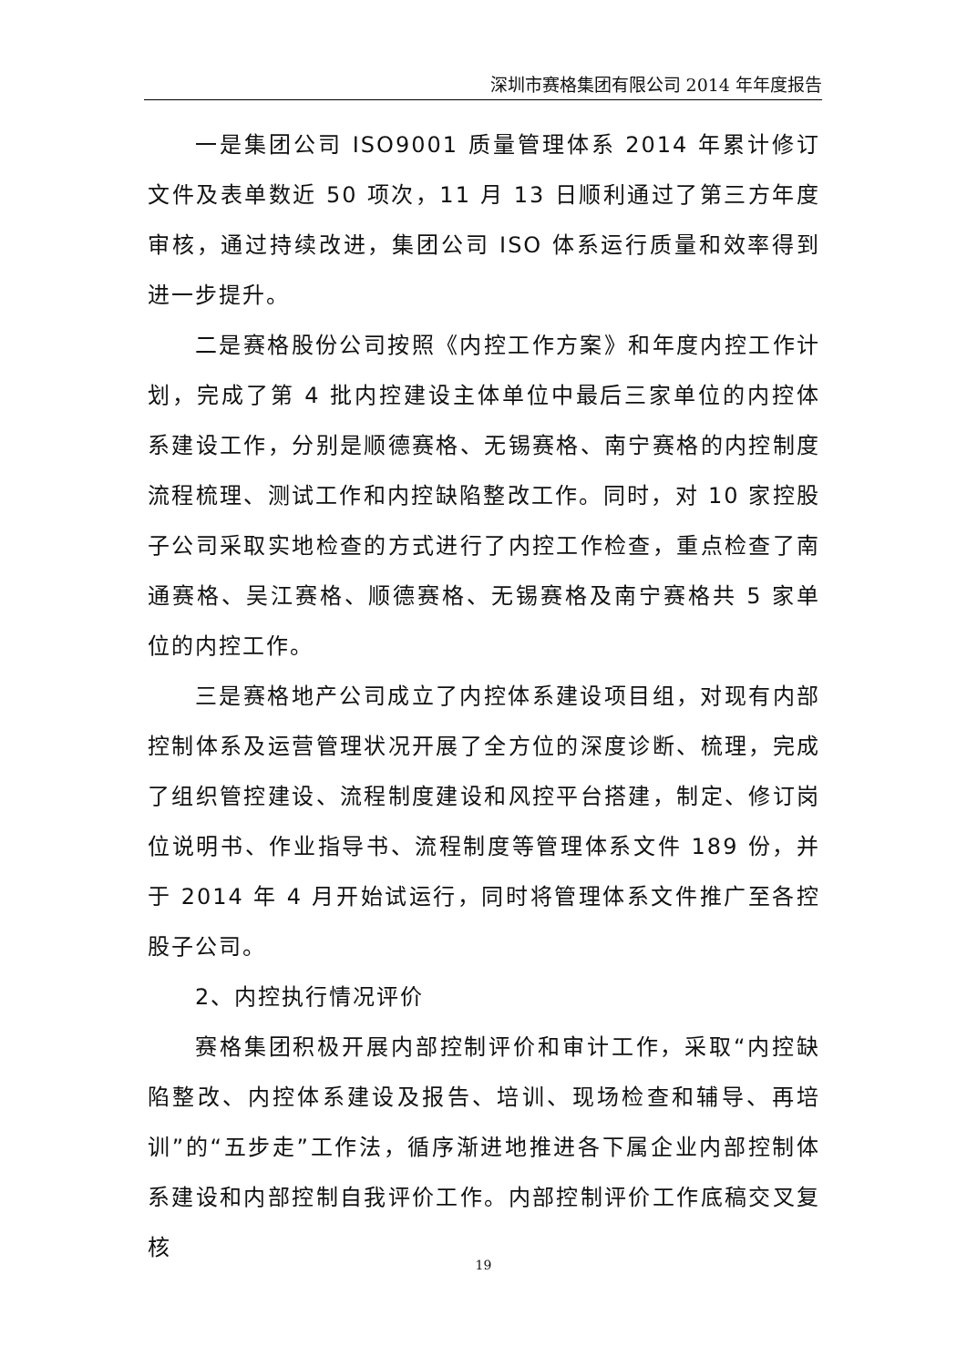深圳市赛格集团有限公司 2014 年年度报告
一是集团公司 ISO9001 质量管理体系 2014 年累计修订文件及表单数近 50 项次，11 月 13 日顺利通过了第三方年度审核，通过持续改进，集团公司 ISO 体系运行质量和效率得到进一步提升。
二是赛格股份公司按照《内控工作方案》和年度内控工作计划，完成了第 4 批内控建设主体单位中最后三家单位的内控体系建设工作，分别是顺德赛格、无锡赛格、南宁赛格的内控制度流程梳理、测试工作和内控缺陷整改工作。同时，对 10 家控股子公司采取实地检查的方式进行了内控工作检查，重点检查了南通赛格、吴江赛格、顺德赛格、无锡赛格及南宁赛格共 5 家单位的内控工作。
三是赛格地产公司成立了内控体系建设项目组，对现有内部控制体系及运营管理状况开展了全方位的深度诊断、梳理，完成了组织管控建设、流程制度建设和风控平台搭建，制定、修订岗位说明书、作业指导书、流程制度等管理体系文件 189 份，并于 2014 年 4 月开始试运行，同时将管理体系文件推广至各控股子公司。
2、内控执行情况评价
赛格集团积极开展内部控制评价和审计工作，采取“内控缺陷整改、内控体系建设及报告、培训、现场检查和辅导、再培训”的“五步走”工作法，循序渐进地推进各下属企业内部控制体系建设和内部控制自我评价工作。内部控制评价工作底稿交叉复核
19